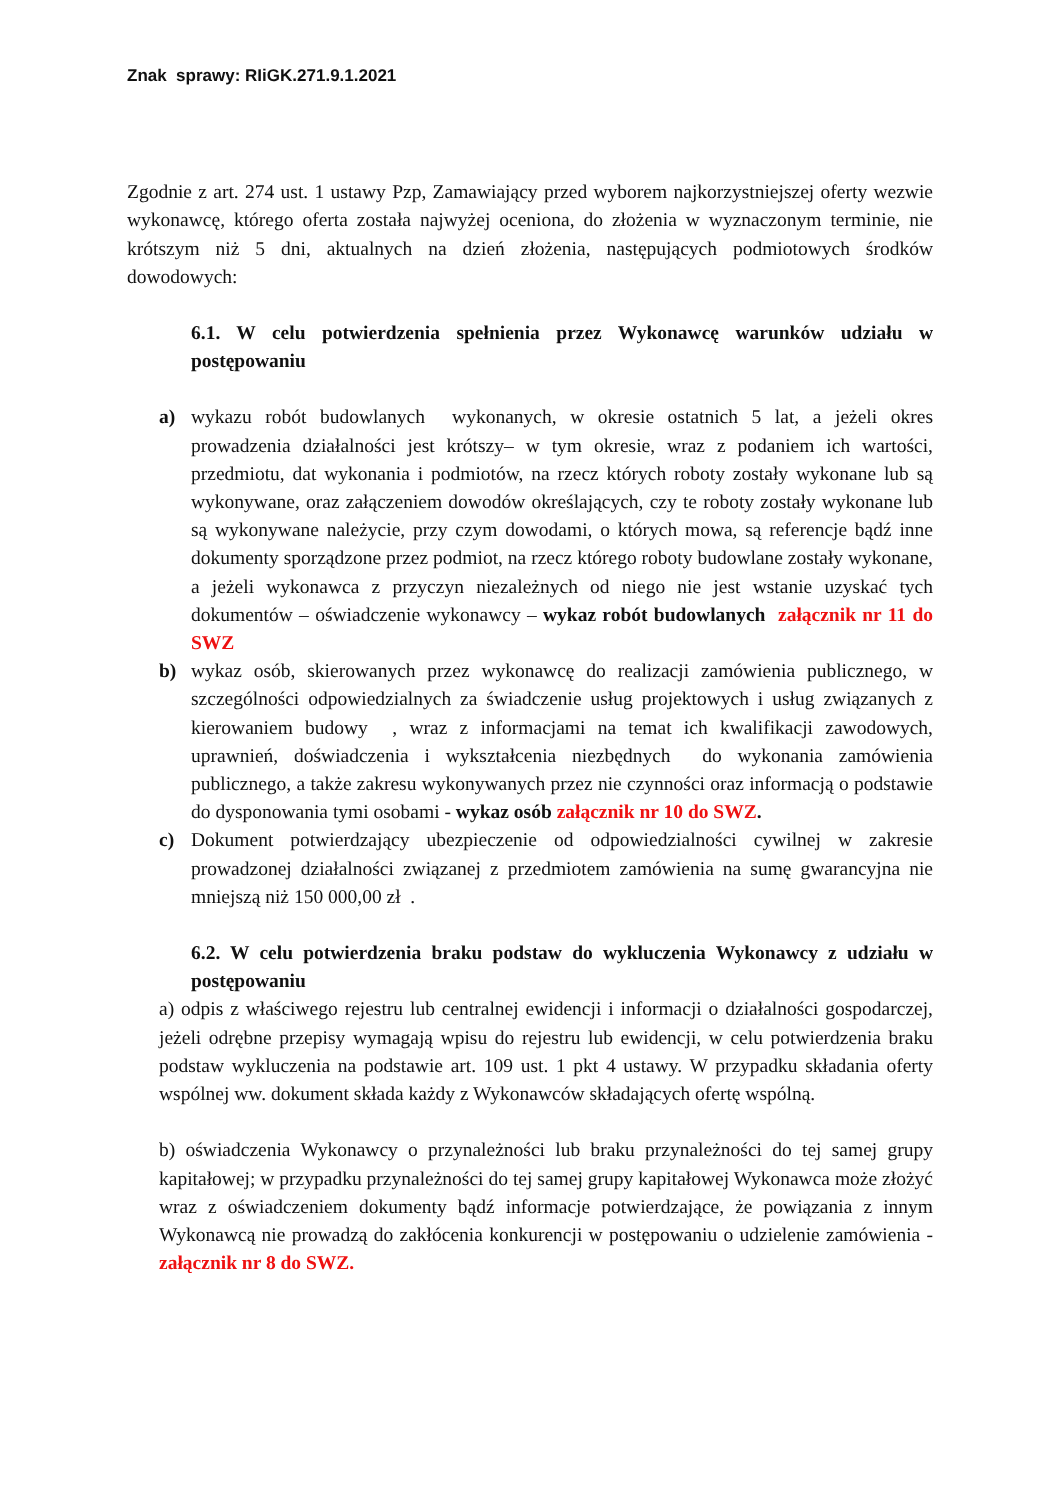Znak sprawy: RIiGK.271.9.1.2021
Zgodnie z art. 274 ust. 1 ustawy Pzp, Zamawiający przed wyborem najkorzystniejszej oferty wezwie wykonawcę, którego oferta została najwyżej oceniona, do złożenia w wyznaczonym terminie, nie krótszym niż 5 dni, aktualnych na dzień złożenia, następujących podmiotowych środków dowodowych:
6.1. W celu potwierdzenia spełnienia przez Wykonawcę warunków udziału w postępowaniu
a) wykazu robót budowlanych wykonanych, w okresie ostatnich 5 lat, a jeżeli okres prowadzenia działalności jest krótszy– w tym okresie, wraz z podaniem ich wartości, przedmiotu, dat wykonania i podmiotów, na rzecz których roboty zostały wykonane lub są wykonywane, oraz załączeniem dowodów określających, czy te roboty zostały wykonane lub są wykonywane należycie, przy czym dowodami, o których mowa, są referencje bądź inne dokumenty sporządzone przez podmiot, na rzecz którego roboty budowlane zostały wykonane, a jeżeli wykonawca z przyczyn niezależnych od niego nie jest wstanie uzyskać tych dokumentów – oświadczenie wykonawcy – wykaz robót budowlanych załącznik nr 11 do SWZ
b) wykaz osób, skierowanych przez wykonawcę do realizacji zamówienia publicznego, w szczególności odpowiedzialnych za świadczenie usług projektowych i usług związanych z kierowaniem budowy , wraz z informacjami na temat ich kwalifikacji zawodowych, uprawnień, doświadczenia i wykształcenia niezbędnych do wykonania zamówienia publicznego, a także zakresu wykonywanych przez nie czynności oraz informacją o podstawie do dysponowania tymi osobami - wykaz osób załącznik nr 10 do SWZ.
c) Dokument potwierdzający ubezpieczenie od odpowiedzialności cywilnej w zakresie prowadzonej działalności związanej z przedmiotem zamówienia na sumę gwarancyjna nie mniejszą niż 150 000,00 zł .
6.2. W celu potwierdzenia braku podstaw do wykluczenia Wykonawcy z udziału w postępowaniu
a) odpis z właściwego rejestru lub centralnej ewidencji i informacji o działalności gospodarczej, jeżeli odrębne przepisy wymagają wpisu do rejestru lub ewidencji, w celu potwierdzenia braku podstaw wykluczenia na podstawie art. 109 ust. 1 pkt 4 ustawy. W przypadku składania oferty wspólnej ww. dokument składa każdy z Wykonawców składających ofertę wspólną.
b) oświadczenia Wykonawcy o przynależności lub braku przynależności do tej samej grupy kapitałowej; w przypadku przynależności do tej samej grupy kapitałowej Wykonawca może złożyć wraz z oświadczeniem dokumenty bądź informacje potwierdzające, że powiązania z innym Wykonawcą nie prowadzą do zakłócenia konkurencji w postępowaniu o udzielenie zamówienia - załącznik nr 8 do SWZ.